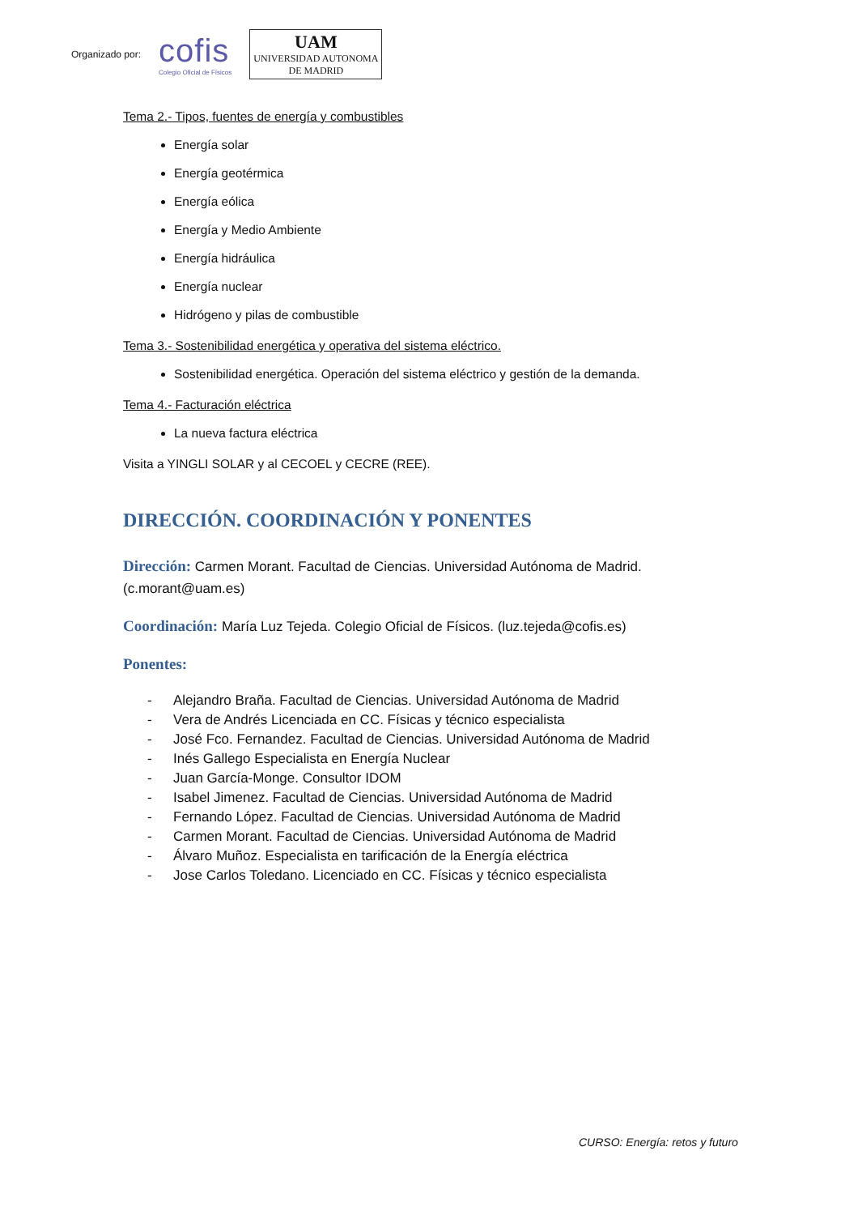Organizado por:
cofis
Colegio Oficial de Físicos
UAM
UNIVERSIDAD AUTONOMA
DE MADRID
Tema 2.- Tipos, fuentes de energía y combustibles
Energía solar
Energía geotérmica
Energía eólica
Energía y Medio Ambiente
Energía hidráulica
Energía nuclear
Hidrógeno y pilas de combustible
Tema 3.- Sostenibilidad energética y operativa del sistema eléctrico.
Sostenibilidad energética. Operación del sistema eléctrico y gestión de la demanda.
Tema 4.- Facturación eléctrica
La nueva factura eléctrica
Visita a YINGLI SOLAR y al CECOEL y CECRE (REE).
DIRECCIÓN. COORDINACIÓN Y PONENTES
Dirección: Carmen Morant. Facultad de Ciencias. Universidad Autónoma de Madrid. (c.morant@uam.es)
Coordinación: María Luz Tejeda. Colegio Oficial de Físicos. (luz.tejeda@cofis.es)
Ponentes:
- Alejandro Braña. Facultad de Ciencias. Universidad Autónoma de Madrid
- Vera de Andrés Licenciada en CC. Físicas y técnico especialista
- José Fco. Fernandez. Facultad de Ciencias. Universidad Autónoma de Madrid
- Inés Gallego Especialista en Energía Nuclear
- Juan García-Monge. Consultor IDOM
- Isabel Jimenez. Facultad de Ciencias. Universidad Autónoma de Madrid
- Fernando López. Facultad de Ciencias. Universidad Autónoma de Madrid
- Carmen Morant. Facultad de Ciencias. Universidad Autónoma de Madrid
- Álvaro Muñoz. Especialista en tarificación de la Energía eléctrica
- Jose Carlos Toledano. Licenciado en CC. Físicas y técnico especialista
CURSO: Energía: retos y futuro